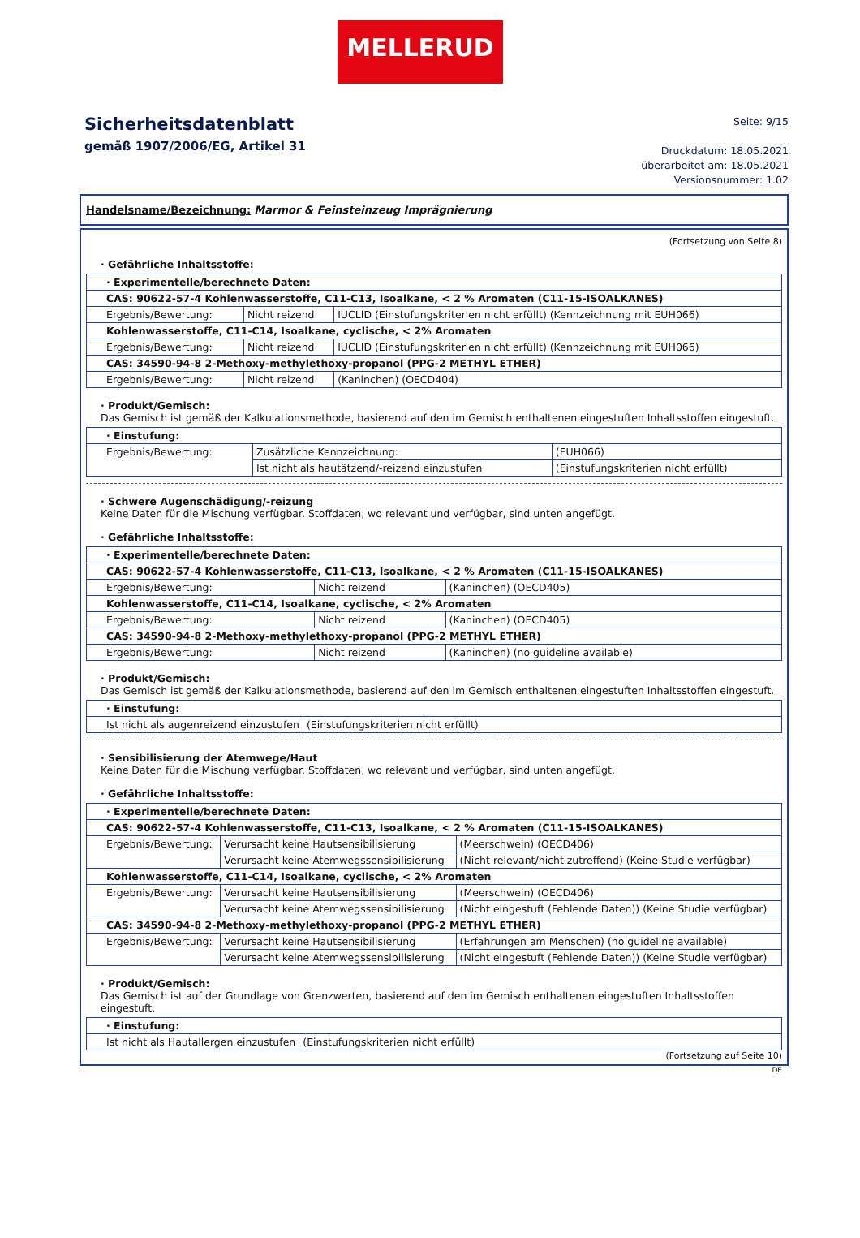MELLERUD
Sicherheitsdatenblatt
gemäß 1907/2006/EG, Artikel 31
Seite: 9/15
Druckdatum: 18.05.2021
überarbeitet am: 18.05.2021
Versionsnummer: 1.02
Handelsname/Bezeichnung: Marmor & Feinsteinzeug Imprägnierung
(Fortsetzung von Seite 8)
· Gefährliche Inhaltsstoffe:
| · Experimentelle/berechnete Daten: | | |
| CAS: 90622-57-4 Kohlenwasserstoffe, C11-C13, Isoalkane, < 2 % Aromaten (C11-15-ISOALKANES) | | |
| Ergebnis/Bewertung: | Nicht reizend | IUCLID (Einstufungskriterien nicht erfüllt) (Kennzeichnung mit EUH066) |
| Kohlenwasserstoffe, C11-C14, Isoalkane, cyclische, < 2% Aromaten | | |
| Ergebnis/Bewertung: | Nicht reizend | IUCLID (Einstufungskriterien nicht erfüllt) (Kennzeichnung mit EUH066) |
| CAS: 34590-94-8 2-Methoxy-methylethoxy-propanol (PPG-2 METHYL ETHER) | | |
| Ergebnis/Bewertung: | Nicht reizend | (Kaninchen) (OECD404) |
· Produkt/Gemisch:
Das Gemisch ist gemäß der Kalkulationsmethode, basierend auf den im Gemisch enthaltenen eingestuften Inhaltsstoffen eingestuft.
| · Einstufung: | | |
| Ergebnis/Bewertung: | Zusätzliche Kennzeichnung: | (EUH066) |
| | Ist nicht als hautätzend/-reizend einzustufen | (Einstufungskriterien nicht erfüllt) |
· Schwere Augenschädigung/-reizung
Keine Daten für die Mischung verfügbar. Stoffdaten, wo relevant und verfügbar, sind unten angefügt.
· Gefährliche Inhaltsstoffe:
| · Experimentelle/berechnete Daten: | | |
| CAS: 90622-57-4 Kohlenwasserstoffe, C11-C13, Isoalkane, < 2 % Aromaten (C11-15-ISOALKANES) | | |
| Ergebnis/Bewertung: | Nicht reizend | (Kaninchen) (OECD405) |
| Kohlenwasserstoffe, C11-C14, Isoalkane, cyclische, < 2% Aromaten | | |
| Ergebnis/Bewertung: | Nicht reizend | (Kaninchen) (OECD405) |
| CAS: 34590-94-8 2-Methoxy-methylethoxy-propanol (PPG-2 METHYL ETHER) | | |
| Ergebnis/Bewertung: | Nicht reizend | (Kaninchen) (no guideline available) |
· Produkt/Gemisch:
Das Gemisch ist gemäß der Kalkulationsmethode, basierend auf den im Gemisch enthaltenen eingestuften Inhaltsstoffen eingestuft.
| · Einstufung: | |
| Ist nicht als augenreizend einzustufen | (Einstufungskriterien nicht erfüllt) |
· Sensibilisierung der Atemwege/Haut
Keine Daten für die Mischung verfügbar. Stoffdaten, wo relevant und verfügbar, sind unten angefügt.
· Gefährliche Inhaltsstoffe:
| · Experimentelle/berechnete Daten: | | |
| CAS: 90622-57-4 Kohlenwasserstoffe, C11-C13, Isoalkane, < 2 % Aromaten (C11-15-ISOALKANES) | | |
| Ergebnis/Bewertung: | Verursacht keine Hautsensibilisierung | (Meerschwein) (OECD406) |
| | Verursacht keine Atemwegssensibilisierung | (Nicht relevant/nicht zutreffend) (Keine Studie verfügbar) |
| Kohlenwasserstoffe, C11-C14, Isoalkane, cyclische, < 2% Aromaten | | |
| Ergebnis/Bewertung: | Verursacht keine Hautsensibilisierung | (Meerschwein) (OECD406) |
| | Verursacht keine Atemwegssensibilisierung | (Nicht eingestuft (Fehlende Daten)) (Keine Studie verfügbar) |
| CAS: 34590-94-8 2-Methoxy-methylethoxy-propanol (PPG-2 METHYL ETHER) | | |
| Ergebnis/Bewertung: | Verursacht keine Hautsensibilisierung | (Erfahrungen am Menschen) (no guideline available) |
| | Verursacht keine Atemwegssensibilisierung | (Nicht eingestuft (Fehlende Daten)) (Keine Studie verfügbar) |
· Produkt/Gemisch:
Das Gemisch ist auf der Grundlage von Grenzwerten, basierend auf den im Gemisch enthaltenen eingestuften Inhaltsstoffen eingestuft.
| · Einstufung: | |
| Ist nicht als Hautallergen einzustufen | (Einstufungskriterien nicht erfüllt) |
(Fortsetzung auf Seite 10)
DE